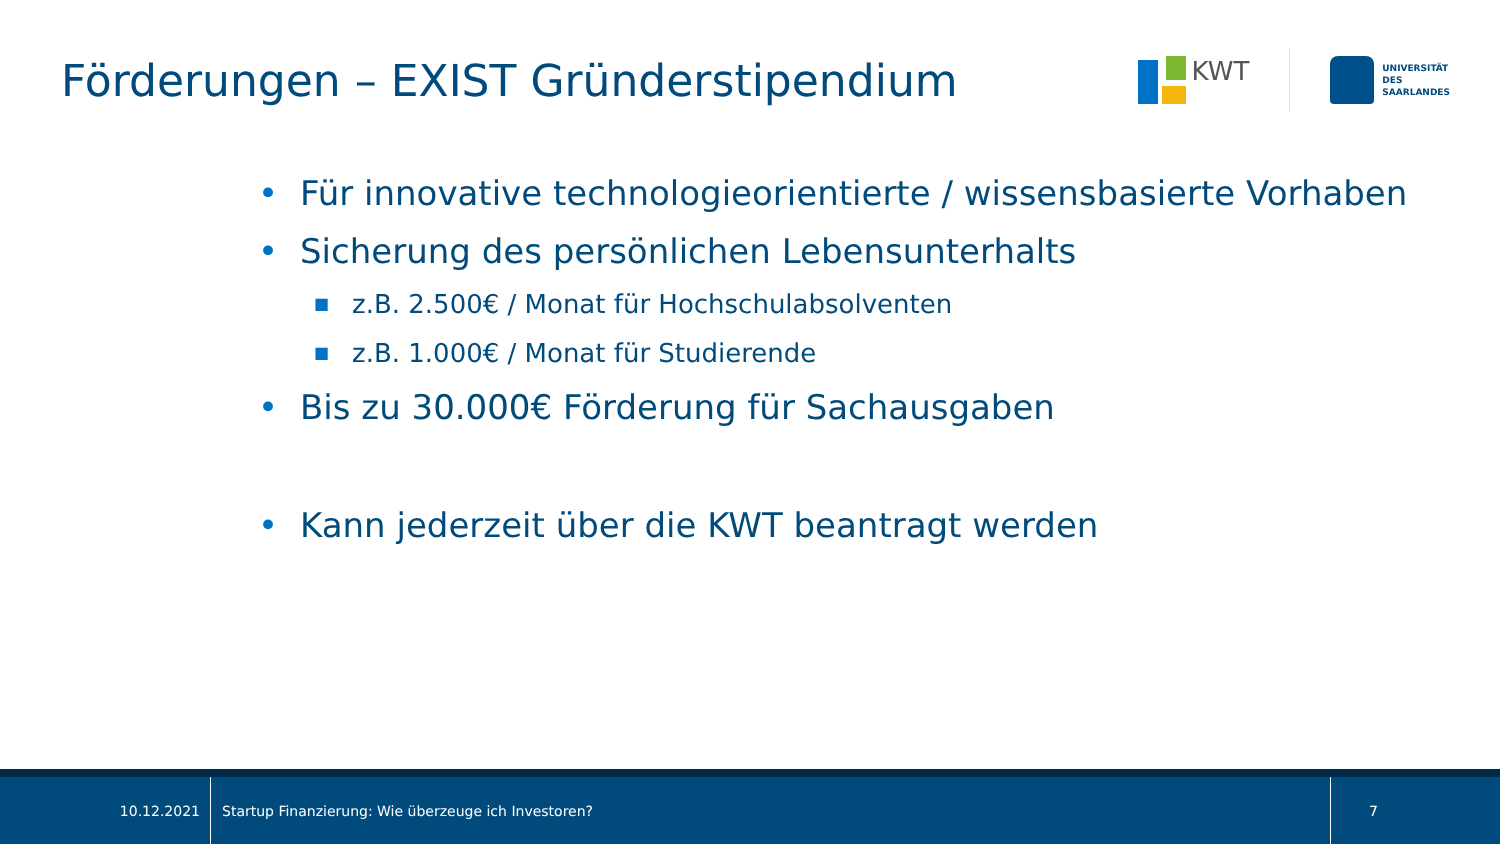Förderungen – EXIST Gründerstipendium
KWT
UNIVERSITÄT
DES
SAARLANDES
• Für innovative technologieorientierte / wissensbasierte Vorhaben
• Sicherung des persönlichen Lebensunterhalts
■ z.B. 2.500€ / Monat für Hochschulabsolventen
■ z.B. 1.000€ / Monat für Studierende
• Bis zu 30.000€ Förderung für Sachausgaben
• Kann jederzeit über die KWT beantragt werden
10.12.2021
Startup Finanzierung: Wie überzeuge ich Investoren?
7